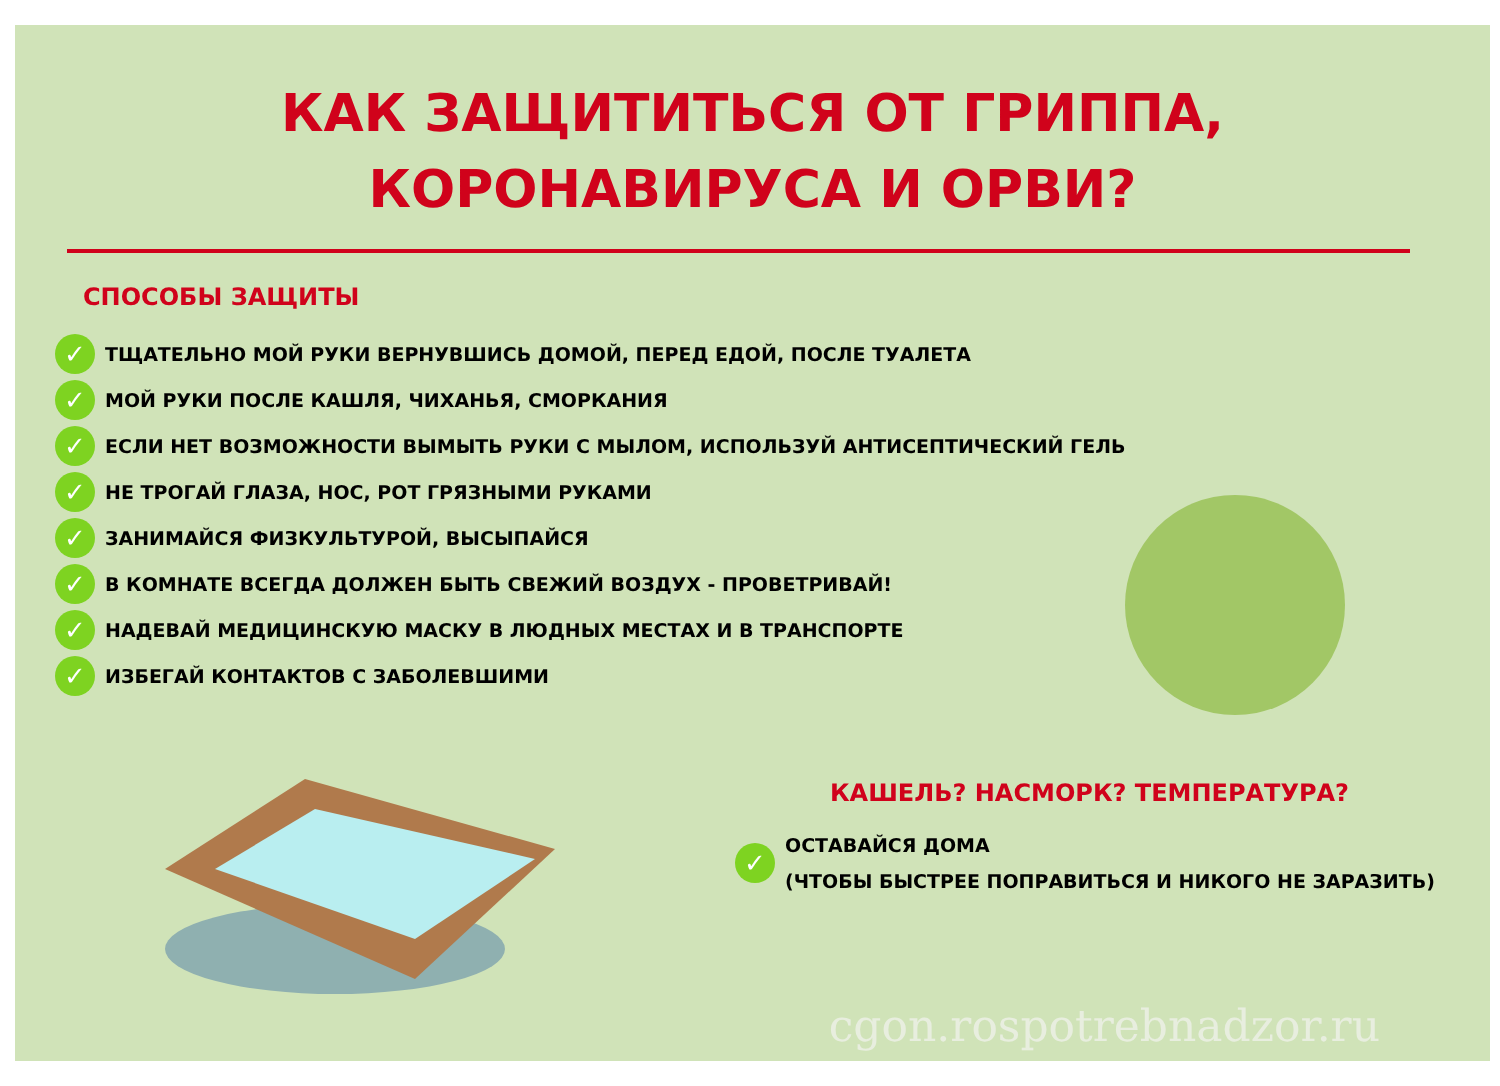КАК ЗАЩИТИТЬСЯ ОТ ГРИППА,
КОРОНАВИРУСА И ОРВИ?
СПОСОБЫ ЗАЩИТЫ
✓ ТЩАТЕЛЬНО МОЙ РУКИ ВЕРНУВШИСЬ ДОМОЙ, ПЕРЕД ЕДОЙ, ПОСЛЕ ТУАЛЕТА
✓ МОЙ РУКИ ПОСЛЕ КАШЛЯ, ЧИХАНЬЯ, СМОРКАНИЯ
✓ ЕСЛИ НЕТ ВОЗМОЖНОСТИ ВЫМЫТЬ РУКИ С МЫЛОМ, ИСПОЛЬЗУЙ АНТИСЕПТИЧЕСКИЙ ГЕЛЬ
✓ НЕ ТРОГАЙ ГЛАЗА, НОС, РОТ ГРЯЗНЫМИ РУКАМИ
✓ ЗАНИМАЙСЯ ФИЗКУЛЬТУРОЙ, ВЫСЫПАЙСЯ
✓ В КОМНАТЕ ВСЕГДА ДОЛЖЕН БЫТЬ СВЕЖИЙ ВОЗДУХ - ПРОВЕТРИВАЙ!
✓ НАДЕВАЙ МЕДИЦИНСКУЮ МАСКУ В ЛЮДНЫХ МЕСТАХ И В ТРАНСПОРТЕ
✓ ИЗБЕГАЙ КОНТАКТОВ С ЗАБОЛЕВШИМИ
КАШЕЛЬ? НАСМОРК? ТЕМПЕРАТУРА?
✓
ОСТАВАЙСЯ ДОМА
(ЧТОБЫ БЫСТРЕЕ ПОПРАВИТЬСЯ И НИКОГО НЕ ЗАРАЗИТЬ)
cgon.rospotrebnadzor.ru